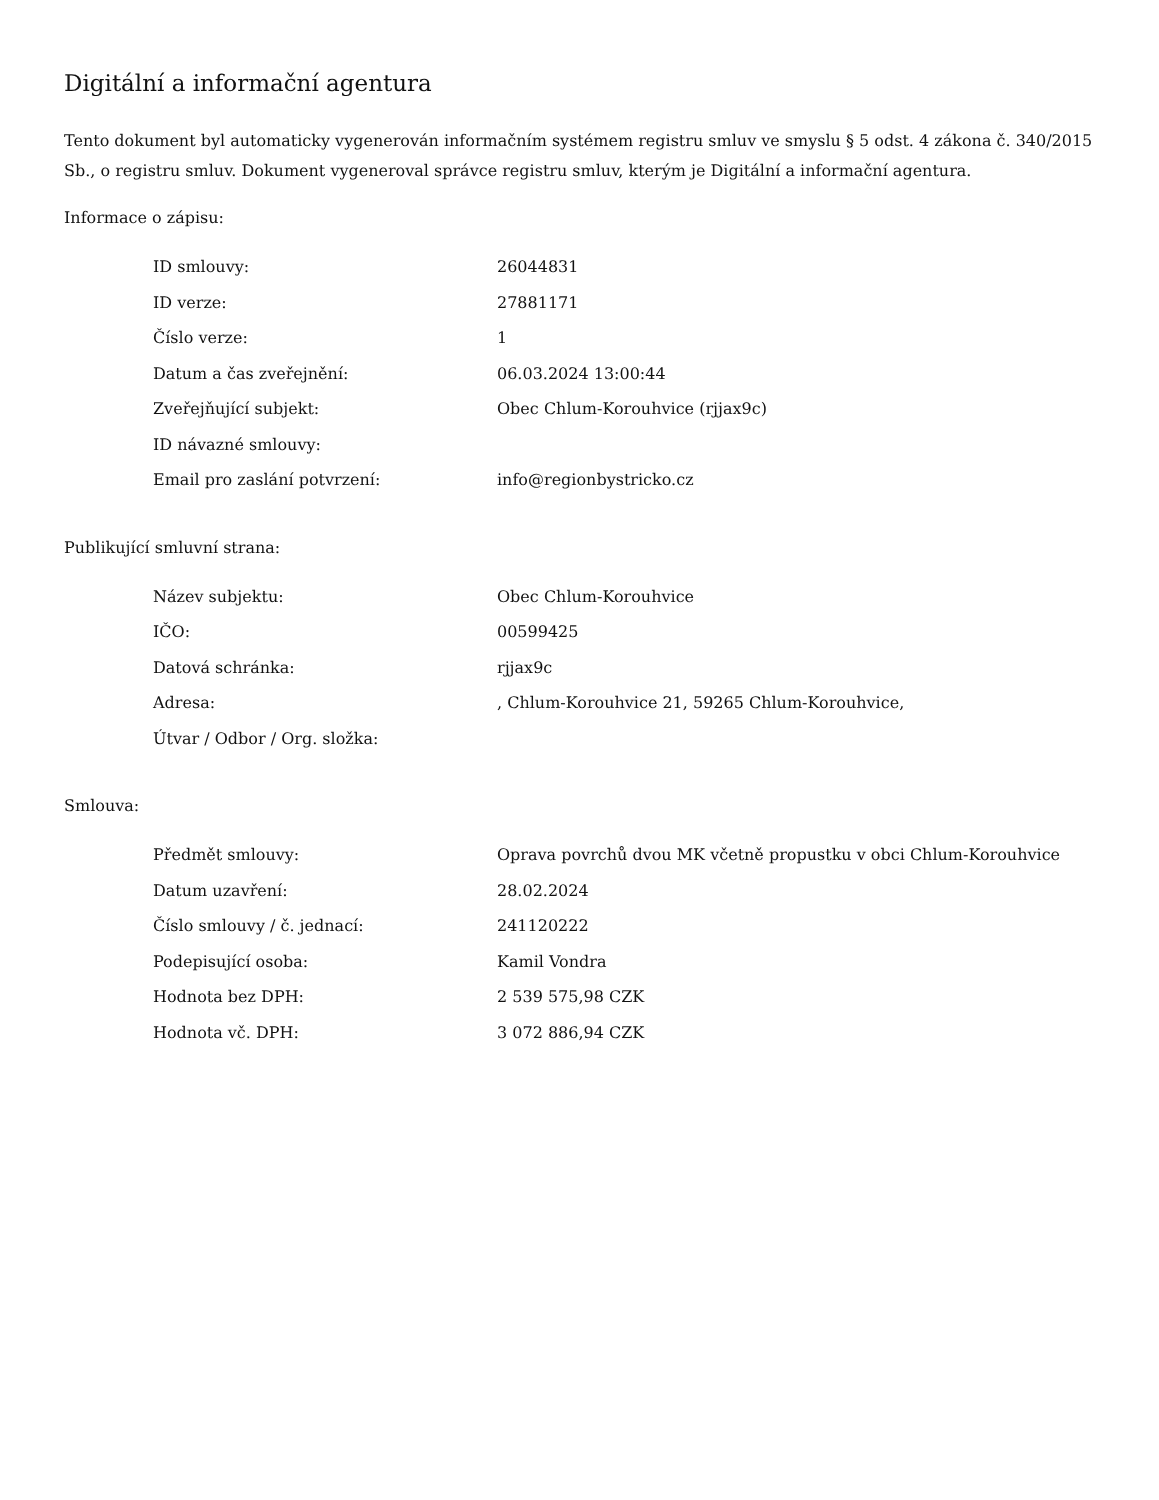Digitální a informační agentura
Tento dokument byl automaticky vygenerován informačním systémem registru smluv ve smyslu § 5 odst. 4 zákona č. 340/2015 Sb., o registru smluv. Dokument vygeneroval správce registru smluv, kterým je Digitální a informační agentura.
Informace o zápisu:
| ID smlouvy: | 26044831 |
| ID verze: | 27881171 |
| Číslo verze: | 1 |
| Datum a čas zveřejnění: | 06.03.2024 13:00:44 |
| Zveřejňující subjekt: | Obec Chlum-Korouhvice (rjjax9c) |
| ID návazné smlouvy: | |
| Email pro zaslání potvrzení: | info@regionbystricko.cz |
Publikující smluvní strana:
| Název subjektu: | Obec Chlum-Korouhvice |
| IČO: | 00599425 |
| Datová schránka: | rjjax9c |
| Adresa: | , Chlum-Korouhvice 21, 59265 Chlum-Korouhvice, |
| Útvar / Odbor / Org. složka: | |
Smlouva:
| Předmět smlouvy: | Oprava povrchů dvou MK včetně propustku v obci Chlum-Korouhvice |
| Datum uzavření: | 28.02.2024 |
| Číslo smlouvy / č. jednací: | 241120222 |
| Podepisující osoba: | Kamil Vondra |
| Hodnota bez DPH: | 2 539 575,98 CZK |
| Hodnota vč. DPH: | 3 072 886,94 CZK |